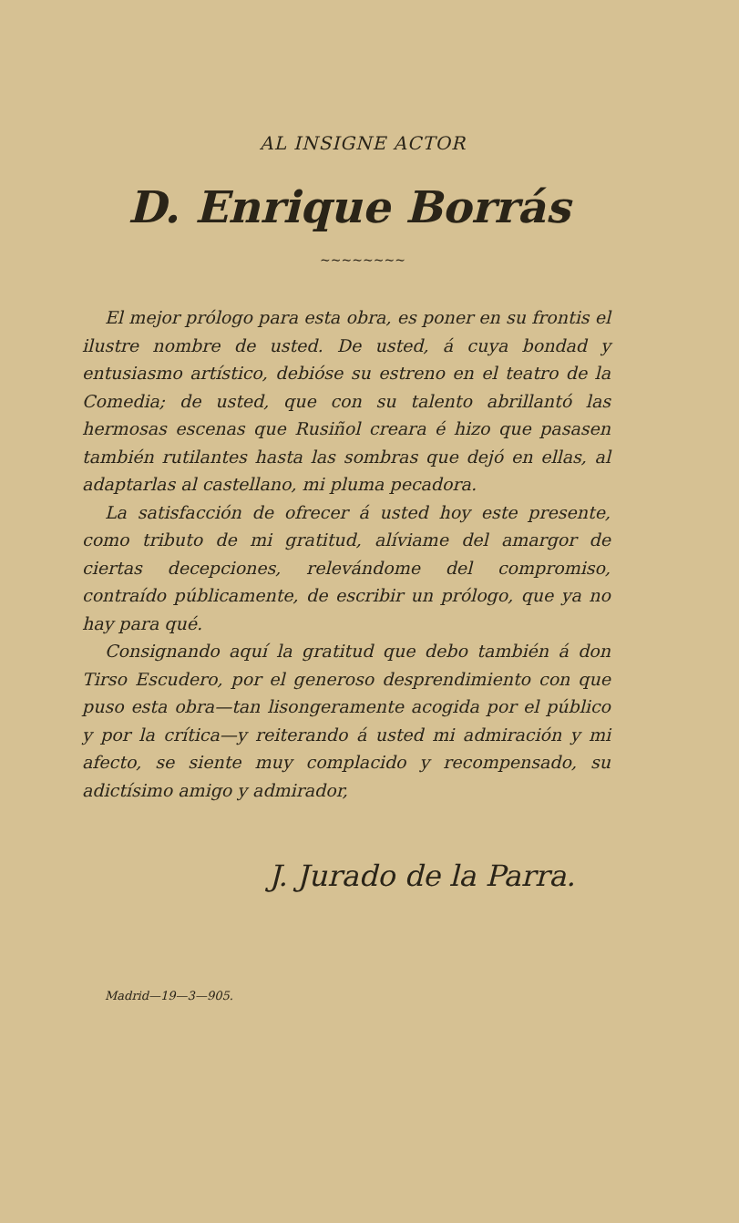AL INSIGNE ACTOR
D. Enrique Borrás
~~~~~~~~
El mejor prólogo para esta obra, es poner en su frontis el ilustre nombre de usted. De usted, á cuya bondad y entusiasmo artístico, debióse su estreno en el teatro de la Comedia; de usted, que con su talento abrillantó las hermosas escenas que Rusiñol creara é hizo que pasasen también rutilantes hasta las sombras que dejó en ellas, al adaptarlas al castellano, mi pluma pecadora.
La satisfacción de ofrecer á usted hoy este presente, como tributo de mi gratitud, alíviame del amargor de ciertas decepciones, relevándome del compromiso, contraído públicamente, de escribir un prólogo, que ya no hay para qué.
Consignando aquí la gratitud que debo también á don Tirso Escudero, por el generoso desprendimiento con que puso esta obra—tan lisongeramente acogida por el público y por la crítica—y reiterando á usted mi admiración y mi afecto, se siente muy complacido y recompensado, su adictísimo amigo y admirador,
J. Jurado de la Parra.
Madrid—19—3—905.